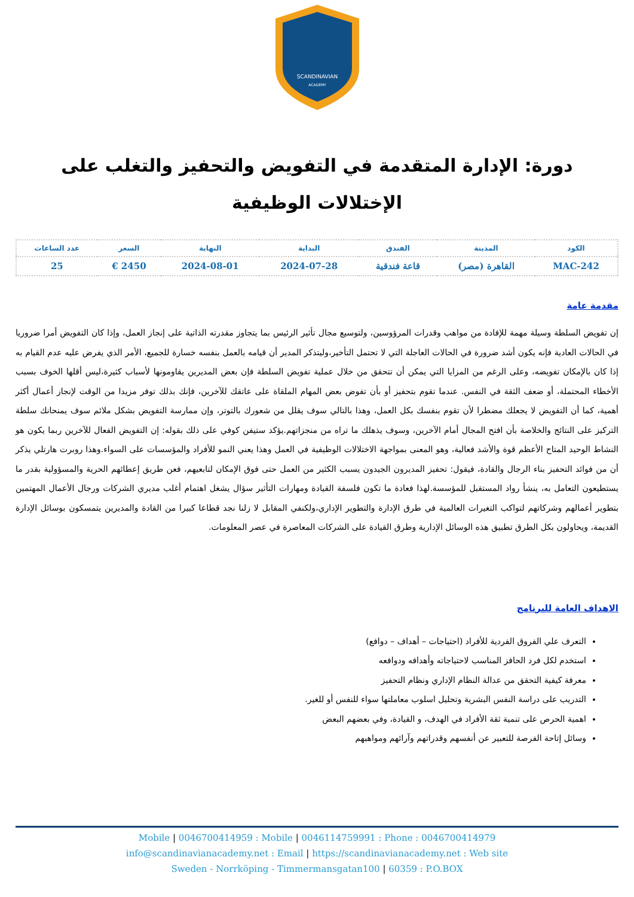SCANDINAVIAN
ACADEMY
دورة: الإدارة المتقدمة في التفويض والتحفيز والتغلب على الإختلالات الوظيفية
| الكود | المدينة | الفندق | البداية | النهاية | السعر | عدد الساعات |
| --- | --- | --- | --- | --- | --- | --- |
| MAC-242 | القاهرة (مصر) | قاعة فندقية | 2024-07-28 | 2024-08-01 | 2450 € | 25 |
مقدمة عامة
إن تفويض السلطة وسيلة مهمة للإفادة من مواهب وقدرات المرؤوسين، ولتوسيع مجال تأثير الرئيس بما يتجاوز مقدرته الذاتية على إنجاز العمل، وإذا كان التفويض أمرا ضروريا في الحالات العادية فإنه يكون أشد ضرورة في الحالات العاجلة التي لا تحتمل التأخير،وليتذكر المدير أن قيامه بالعمل بنفسه خسارة للجميع، الأمر الذي يفرض عليه عدم القيام به إذا كان بالإمكان تفويضه، وعلى الرغم من المزايا التي يمكن أن تتحقق من خلال عملية تفويض السلطة فإن بعض المديرين يقاومونها لأسباب كثيرة،ليس أقلها الخوف بسبب الأخطاء المحتملة، أو ضعف الثقة في النفس. عندما تقوم بتحفيز أو بأن تفوض بعض المهام الملقاة على عاتقك للآخرين، فإنك بذلك توفر مزيدا من الوقت لإنجاز أعمال أكثر أهمية، كما أن التفويض لا يجعلك مضطرا لأن تقوم بنفسك بكل العمل، وهذا بالتالي سوف يقلل من شعورك بالتوتر، وإن ممارسة التفويض بشكل ملائم سوف يمنحانك سلطة التركيز على النتائج والخلاصة بأن افتح المجال أمام الآخرين، وسوف يذهلك ما تراه من منجزاتهم.يؤكد ستيفن كوفي على ذلك بقوله: إن التفويض الفعال للآخرين ربما يكون هو النشاط الوحيد المتاح الأعظم قوة والأشد فعالية، وهو المعنى بمواجهة الاختلالات الوظيفية في العمل وهذا يعني النمو للأفراد والمؤسسات على السواء.وهذا روبرت هارتلي يذكر أن من فوائد التحفيز بناء الرجال والقادة، فيقول: تحفيز المديرون الجيدون يسبب الكثير من العمل حتى فوق الإمكان لتابعيهم، فعن طريق إعطائهم الحرية والمسؤولية بقدر ما يستطيعون التعامل به، ينشأ رواد المستقبل للمؤسسة.لهذا فعادة ما تكون فلسفة القيادة ومهارات التأثير سؤال يشغل اهتمام أغلب مديري الشركات ورجال الأعمال المهتمين بتطوير أعمالهم وشركاتهم لتواكب التغيرات العالمية في طرق الإدارة والتطوير الإداري،ولكنفي المقابل لا زلنا نجد قطاعا كبيرا من القادة والمديرين يتمسكون بوسائل الإدارة القديمة، ويحاولون بكل الطرق تطبيق هذه الوسائل الإدارية وطرق القيادة على الشركات المعاصرة في عصر المعلومات.
الاهداف العامة للبرنامج
التعرف علي الفروق الفردية للأفراد (احتياجات – أهداف – دوافع)
استخدم لكل فرد الحافز المناسب لاحتياجاته وأهدافه ودوافعه
معرفة كيفية التحقق من عدالة النظام الإداري ونظام التحفيز
التدريب على دراسة النفس البشرية وتحليل اسلوب معاملتها سواء للنفس أو للغير.
اهمية الحرص على تنمية ثقة الأفراد في الهدف، و القيادة، وفي بعضهم البعض
وسائل إتاحة الفرصة للتعبير عن أنفسهم وقدراتهم وآرائهم ومواهبهم
Mobile | 0046700414959 : Mobile | 0046114759991 : Phone : 0046700414979
info@scandinavianacademy.net : Email | https://scandinavianacademy.net : Web site
Sweden - Norrköping - Timmermansgatan100 | 60359 : P.O.BOX